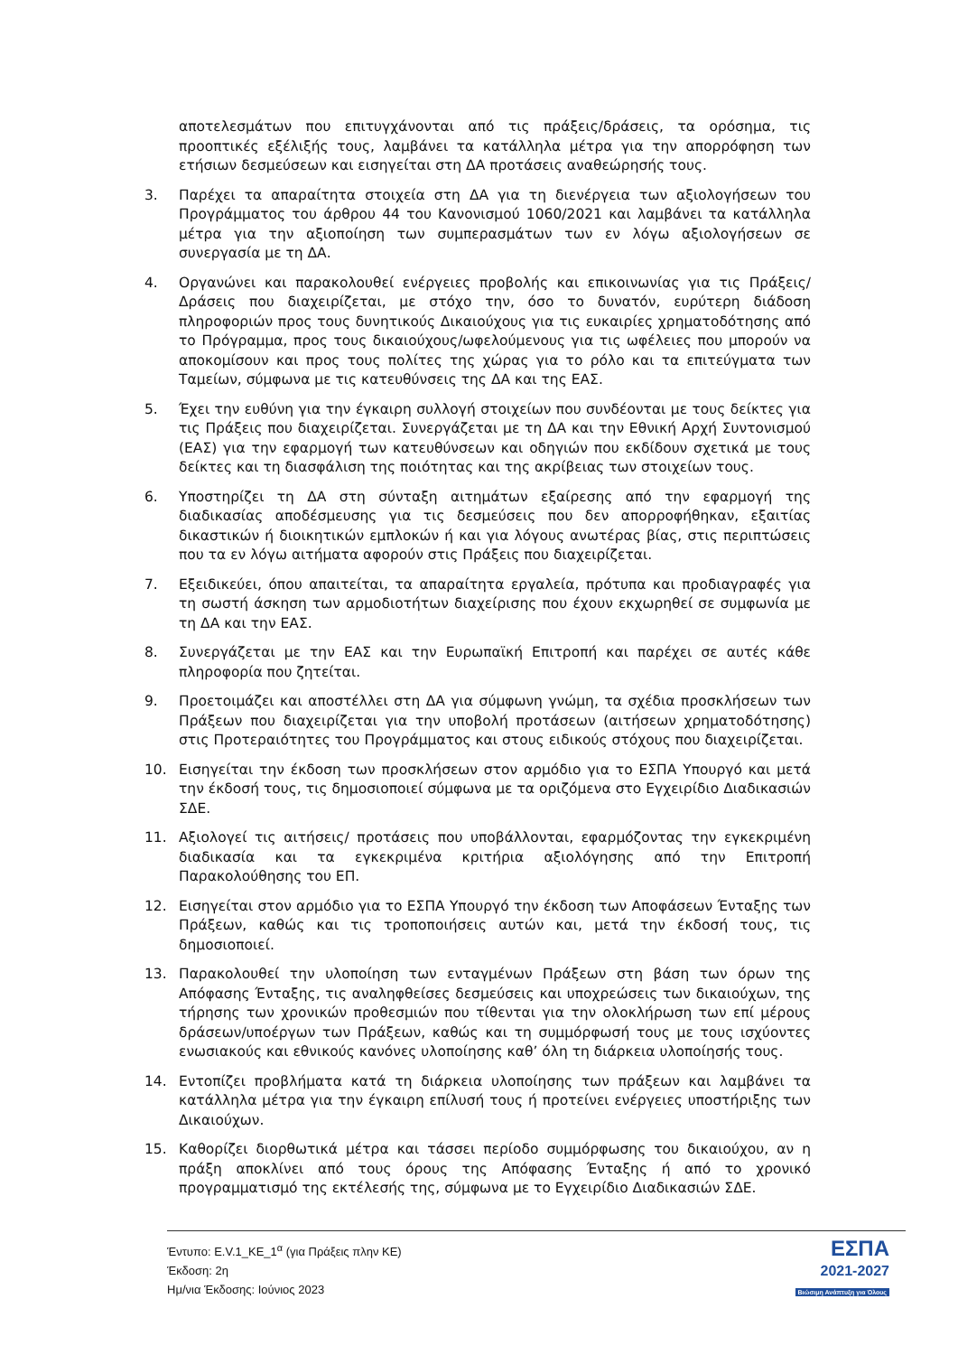αποτελεσμάτων που επιτυγχάνονται από τις πράξεις/δράσεις, τα ορόσημα, τις προοπτικές εξέλιξής τους, λαμβάνει τα κατάλληλα μέτρα για την απορρόφηση των ετήσιων δεσμεύσεων και εισηγείται στη ΔΑ προτάσεις αναθεώρησής τους.
3. Παρέχει τα απαραίτητα στοιχεία στη ΔΑ για τη διενέργεια των αξιολογήσεων του Προγράμματος του άρθρου 44 του Κανονισμού 1060/2021 και λαμβάνει τα κατάλληλα μέτρα για την αξιοποίηση των συμπερασμάτων των εν λόγω αξιολογήσεων σε συνεργασία με τη ΔΑ.
4. Οργανώνει και παρακολουθεί ενέργειες προβολής και επικοινωνίας για τις Πράξεις/Δράσεις που διαχειρίζεται, με στόχο την, όσο το δυνατόν, ευρύτερη διάδοση πληροφοριών προς τους δυνητικούς Δικαιούχους για τις ευκαιρίες χρηματοδότησης από το Πρόγραμμα, προς τους δικαιούχους/ωφελούμενους για τις ωφέλειες που μπορούν να αποκομίσουν και προς τους πολίτες της χώρας για το ρόλο και τα επιτεύγματα των Ταμείων, σύμφωνα με τις κατευθύνσεις της ΔΑ και της ΕΑΣ.
5. Έχει την ευθύνη για την έγκαιρη συλλογή στοιχείων που συνδέονται με τους δείκτες για τις Πράξεις που διαχειρίζεται. Συνεργάζεται με τη ΔΑ και την Εθνική Αρχή Συντονισμού (ΕΑΣ) για την εφαρμογή των κατευθύνσεων και οδηγιών που εκδίδουν σχετικά με τους δείκτες και τη διασφάλιση της ποιότητας και της ακρίβειας των στοιχείων τους.
6. Υποστηρίζει τη ΔΑ στη σύνταξη αιτημάτων εξαίρεσης από την εφαρμογή της διαδικασίας αποδέσμευσης για τις δεσμεύσεις που δεν απορροφήθηκαν, εξαιτίας δικαστικών ή διοικητικών εμπλοκών ή και για λόγους ανωτέρας βίας, στις περιπτώσεις που τα εν λόγω αιτήματα αφορούν στις Πράξεις που διαχειρίζεται.
7. Εξειδικεύει, όπου απαιτείται, τα απαραίτητα εργαλεία, πρότυπα και προδιαγραφές για τη σωστή άσκηση των αρμοδιοτήτων διαχείρισης που έχουν εκχωρηθεί σε συμφωνία με τη ΔΑ και την ΕΑΣ.
8. Συνεργάζεται με την ΕΑΣ και την Ευρωπαϊκή Επιτροπή και παρέχει σε αυτές κάθε πληροφορία που ζητείται.
9. Προετοιμάζει και αποστέλλει στη ΔΑ για σύμφωνη γνώμη, τα σχέδια προσκλήσεων των Πράξεων που διαχειρίζεται για την υποβολή προτάσεων (αιτήσεων χρηματοδότησης) στις Προτεραιότητες του Προγράμματος και στους ειδικούς στόχους που διαχειρίζεται.
10. Εισηγείται την έκδοση των προσκλήσεων στον αρμόδιο για το ΕΣΠΑ Υπουργό και μετά την έκδοσή τους, τις δημοσιοποιεί σύμφωνα με τα οριζόμενα στο Εγχειρίδιο Διαδικασιών ΣΔΕ.
11. Αξιολογεί τις αιτήσεις/ προτάσεις που υποβάλλονται, εφαρμόζοντας την εγκεκριμένη διαδικασία και τα εγκεκριμένα κριτήρια αξιολόγησης από την Επιτροπή Παρακολούθησης του ΕΠ.
12. Εισηγείται στον αρμόδιο για το ΕΣΠΑ Υπουργό την έκδοση των Αποφάσεων Ένταξης των Πράξεων, καθώς και τις τροποποιήσεις αυτών και, μετά την έκδοσή τους, τις δημοσιοποιεί.
13. Παρακολουθεί την υλοποίηση των ενταγμένων Πράξεων στη βάση των όρων της Απόφασης Ένταξης, τις αναληφθείσες δεσμεύσεις και υποχρεώσεις των δικαιούχων, της τήρησης των χρονικών προθεσμιών που τίθενται για την ολοκλήρωση των επί μέρους δράσεων/υποέργων των Πράξεων, καθώς και τη συμμόρφωσή τους με τους ισχύοντες ενωσιακούς και εθνικούς κανόνες υλοποίησης καθ’ όλη τη διάρκεια υλοποίησής τους.
14. Εντοπίζει προβλήματα κατά τη διάρκεια υλοποίησης των πράξεων και λαμβάνει τα κατάλληλα μέτρα για την έγκαιρη επίλυσή τους ή προτείνει ενέργειες υποστήριξης των Δικαιούχων.
15. Καθορίζει διορθωτικά μέτρα και τάσσει περίοδο συμμόρφωσης του δικαιούχου, αν η πράξη αποκλίνει από τους όρους της Απόφασης Ένταξης ή από το χρονικό προγραμματισμό της εκτέλεσής της, σύμφωνα με το Εγχειρίδιο Διαδικασιών ΣΔΕ.
Έντυπο: E.V.1_ΚΕ_1<sup>α</sup> (για Πράξεις πλην ΚΕ)
Έκδοση: 2η
Ημ/νια Έκδοσης: Ιούνιος 2023
ΕΣΠΑ
2021-2027
Βιώσιμη Ανάπτυξη για Όλους